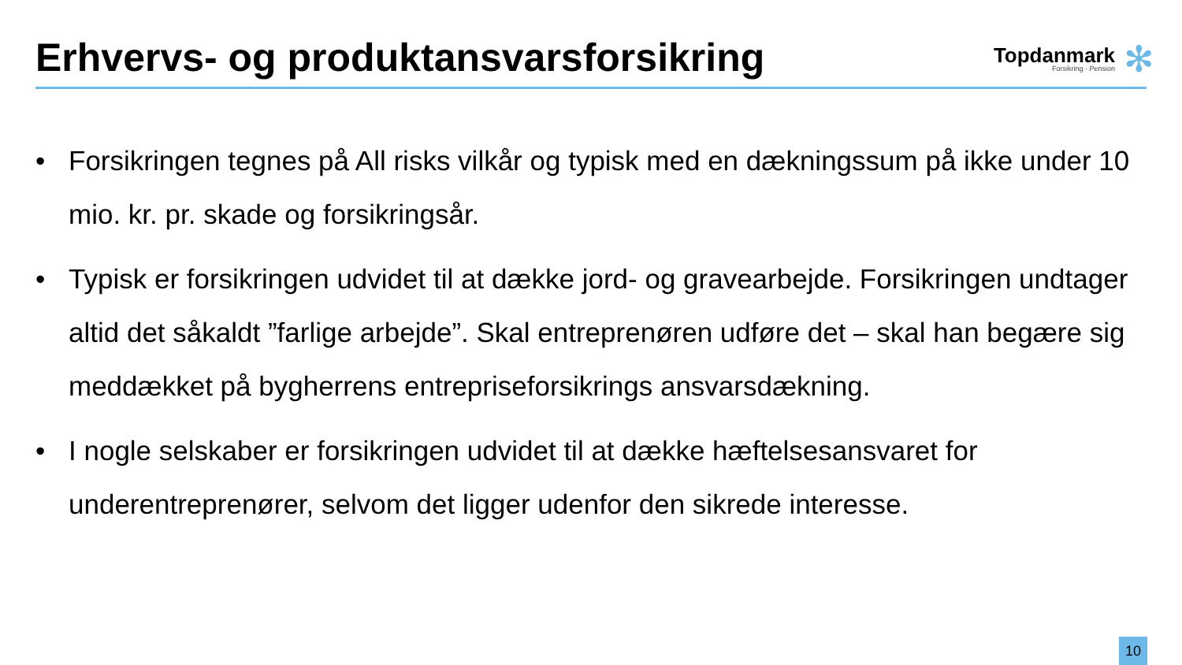Erhvervs- og produktansvarsforsikring
Topdanmark
Forsikring · Pension
✻
• Forsikringen tegnes på All risks vilkår og typisk med en dækningssum på ikke under 10 mio. kr. pr. skade og forsikringsår.
• Typisk er forsikringen udvidet til at dække jord- og gravearbejde. Forsikringen undtager altid det såkaldt ”farlige arbejde”. Skal entreprenøren udføre det – skal han begære sig meddækket på bygherrens entrepriseforsikrings ansvarsdækning.
• I nogle selskaber er forsikringen udvidet til at dække hæftelsesansvaret for underentreprenører, selvom det ligger udenfor den sikrede interesse.
10